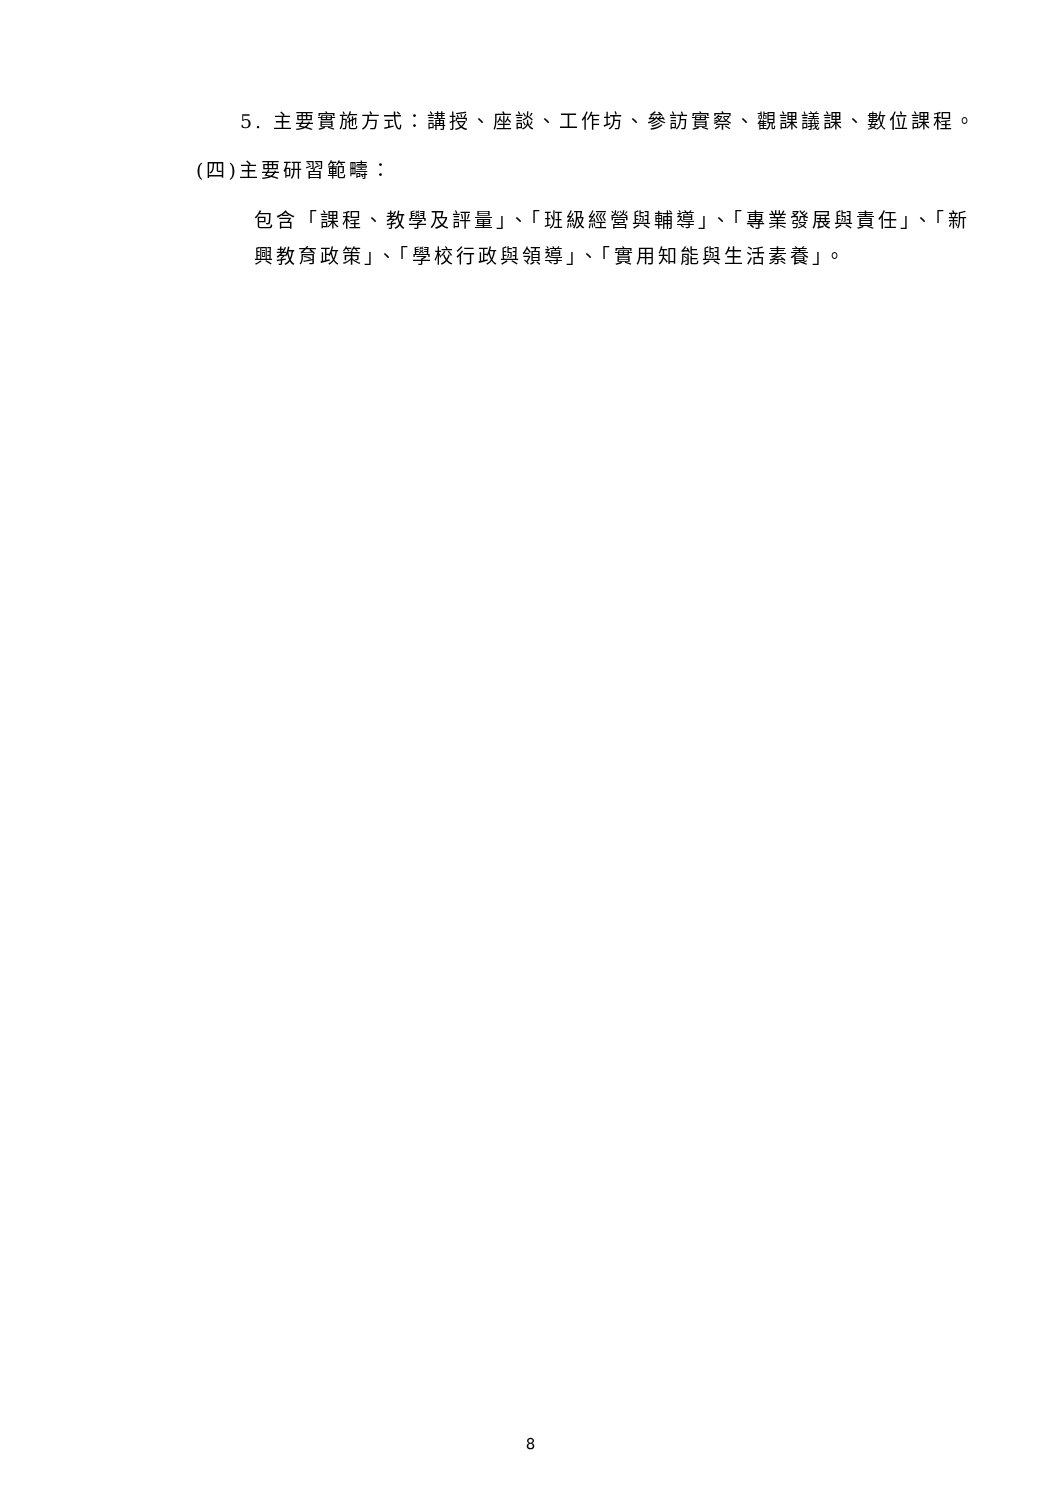5. 主要實施方式：講授、座談、工作坊、參訪實察、觀課議課、數位課程。
(四)主要研習範疇：
包含「課程、教學及評量」、「班級經營與輔導」、「專業發展與責任」、「新興教育政策」、「學校行政與領導」、「實用知能與生活素養」。
8